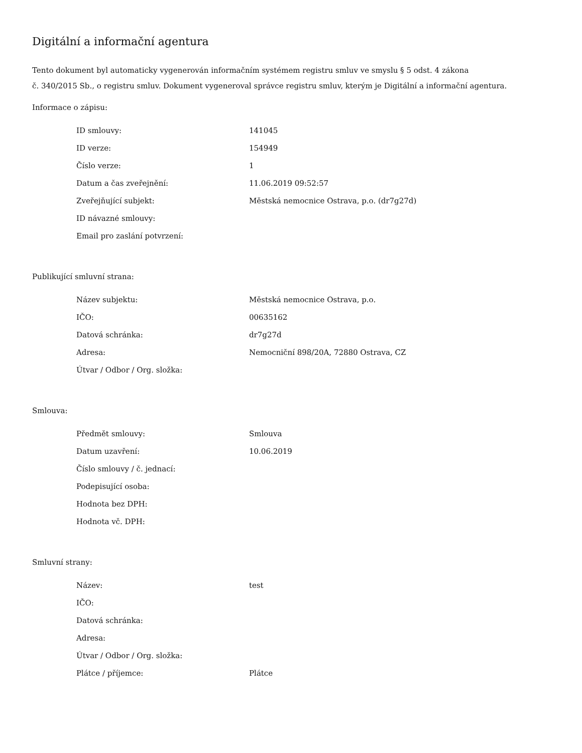Digitální a informační agentura
Tento dokument byl automaticky vygenerován informačním systémem registru smluv ve smyslu § 5 odst. 4 zákona
č. 340/2015 Sb., o registru smluv. Dokument vygeneroval správce registru smluv, kterým je Digitální a informační agentura.
Informace o zápisu:
| ID smlouvy: | 141045 |
| ID verze: | 154949 |
| Číslo verze: | 1 |
| Datum a čas zveřejnění: | 11.06.2019 09:52:57 |
| Zveřejňující subjekt: | Městská nemocnice Ostrava, p.o. (dr7g27d) |
| ID návazné smlouvy: | |
| Email pro zaslání potvrzení: | |
Publikující smluvní strana:
| Název subjektu: | Městská nemocnice Ostrava, p.o. |
| IČO: | 00635162 |
| Datová schránka: | dr7g27d |
| Adresa: | Nemocniční 898/20A, 72880 Ostrava, CZ |
| Útvar / Odbor / Org. složka: | |
Smlouva:
| Předmět smlouvy: | Smlouva |
| Datum uzavření: | 10.06.2019 |
| Číslo smlouvy / č. jednací: | |
| Podepisující osoba: | |
| Hodnota bez DPH: | |
| Hodnota vč. DPH: | |
Smluvní strany:
| Název: | test |
| IČO: | |
| Datová schránka: | |
| Adresa: | |
| Útvar / Odbor / Org. složka: | |
| Plátce / příjemce: | Plátce |